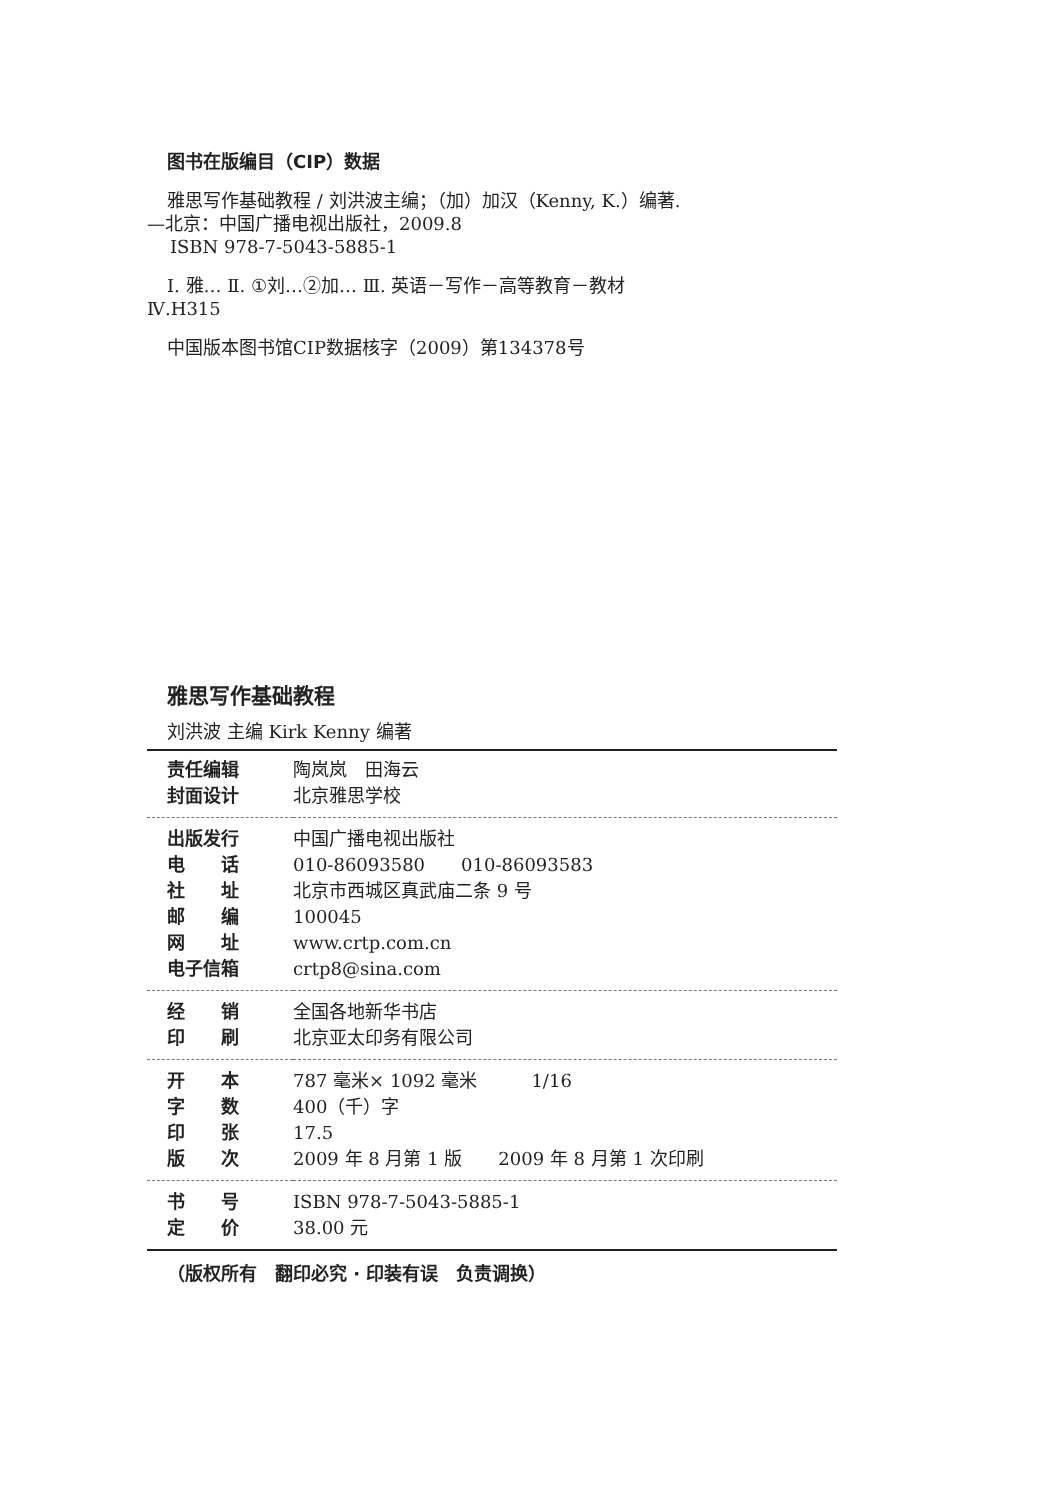图书在版编目（CIP）数据
雅思写作基础教程 / 刘洪波主编；（加）加汉（Kenny, K.）编著.—北京：中国广播电视出版社，2009.8
ISBN 978-7-5043-5885-1
Ⅰ. 雅… Ⅱ. ①刘…②加… Ⅲ. 英语－写作－高等教育－教材 Ⅳ.H315
中国版本图书馆CIP数据核字（2009）第134378号
雅思写作基础教程
刘洪波 主编 Kirk Kenny 编著
| 责任编辑 | 陶岚岚 田海云 |
| 封面设计 | 北京雅思学校 |
| 出版发行 | 中国广播电视出版社 |
| 电 话 | 010-86093580 010-86093583 |
| 社 址 | 北京市西城区真武庙二条 9 号 |
| 邮 编 | 100045 |
| 网 址 | www.crtp.com.cn |
| 电子信箱 | crtp8@sina.com |
| 经 销 | 全国各地新华书店 |
| 印 刷 | 北京亚太印务有限公司 |
| 开 本 | 787 毫米× 1092 毫米 1/16 |
| 字 数 | 400（千）字 |
| 印 张 | 17.5 |
| 版 次 | 2009 年 8 月第 1 版 2009 年 8 月第 1 次印刷 |
| 书 号 | ISBN 978-7-5043-5885-1 |
| 定 价 | 38.00 元 |
（版权所有　翻印必究 · 印装有误　负责调换）